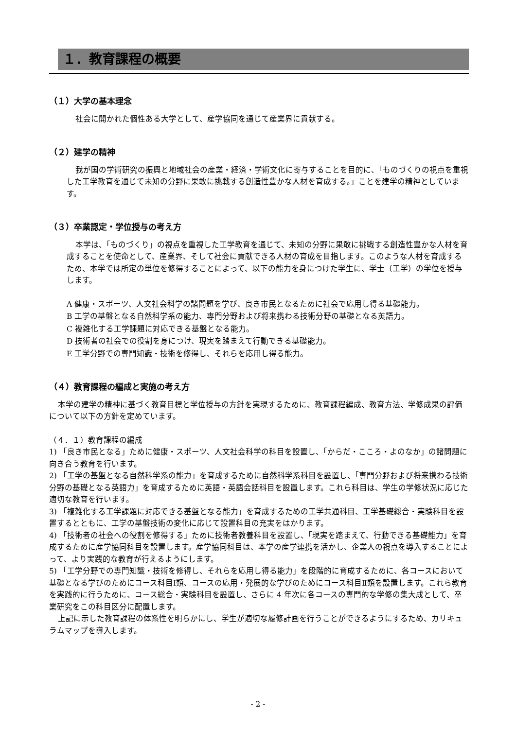１．教育課程の概要
（１）大学の基本理念
社会に開かれた個性ある大学として、産学協同を通じて産業界に貢献する。
（２）建学の精神
我が国の学術研究の振興と地域社会の産業・経済・学術文化に寄与することを目的に、「ものづくりの視点を重視した工学教育を通じて未知の分野に果敢に挑戦する創造性豊かな人材を育成する。」ことを建学の精神としています。
（３）卒業認定・学位授与の考え方
本学は、「ものづくり」の視点を重視した工学教育を通じて、未知の分野に果敢に挑戦する創造性豊かな人材を育成することを使命として、産業界、そして社会に貢献できる人材の育成を目指します。このような人材を育成するため、本学では所定の単位を修得することによって、以下の能力を身につけた学生に、学士（工学）の学位を授与します。
A 健康・スポーツ、人文社会科学の諸問題を学び、良き市民となるために社会で応用し得る基礎能力。
B 工学の基盤となる自然科学系の能力、専門分野および将来携わる技術分野の基礎となる英語力。
C 複雑化する工学課題に対応できる基盤となる能力。
D 技術者の社会での役割を身につけ、現実を踏まえて行動できる基礎能力。
E 工学分野での専門知識・技術を修得し、それらを応用し得る能力。
（４）教育課程の編成と実施の考え方
本学の建学の精神に基づく教育目標と学位授与の方針を実現するために、教育課程編成、教育方法、学修成果の評価について以下の方針を定めています。
（４．１）教育課程の編成
1) 「良き市民となる」ために健康・スポーツ、人文社会科学の科目を設置し、「からだ・こころ・よのなか」の諸問題に向き合う教育を行います。
2) 「工学の基盤となる自然科学系の能力」を育成するために自然科学系科目を設置し、「専門分野および将来携わる技術分野の基礎となる英語力」を育成するために英語・英語会話科目を設置します。これら科目は、学生の学修状況に応じた適切な教育を行います。
3) 「複雑化する工学課題に対応できる基盤となる能力」を育成するための工学共通科目、工学基礎総合・実験科目を設置するとともに、工学の基盤技術の変化に応じて設置科目の充実をはかります。
4) 「技術者の社会への役割を修得する」ために技術者教養科目を設置し、「現実を踏まえて、行動できる基礎能力」を育成するために産学協同科目を設置します。産学協同科目は、本学の産学連携を活かし、企業人の視点を導入することによって、より実践的な教育が行えるようにします。
5) 「工学分野での専門知識・技術を修得し、それらを応用し得る能力」を段階的に育成するために、各コースにおいて基礎となる学びのためにコース科目Ⅰ類、コースの応用・発展的な学びのためにコース科目Ⅱ類を設置します。これら教育を実践的に行うために、コース総合・実験科目を設置し、さらに 4 年次に各コースの専門的な学修の集大成として、卒業研究をこの科目区分に配置します。
上記に示した教育課程の体系性を明らかにし、学生が適切な履修計画を行うことができるようにするため、カリキュラムマップを導入します。
- 2 -